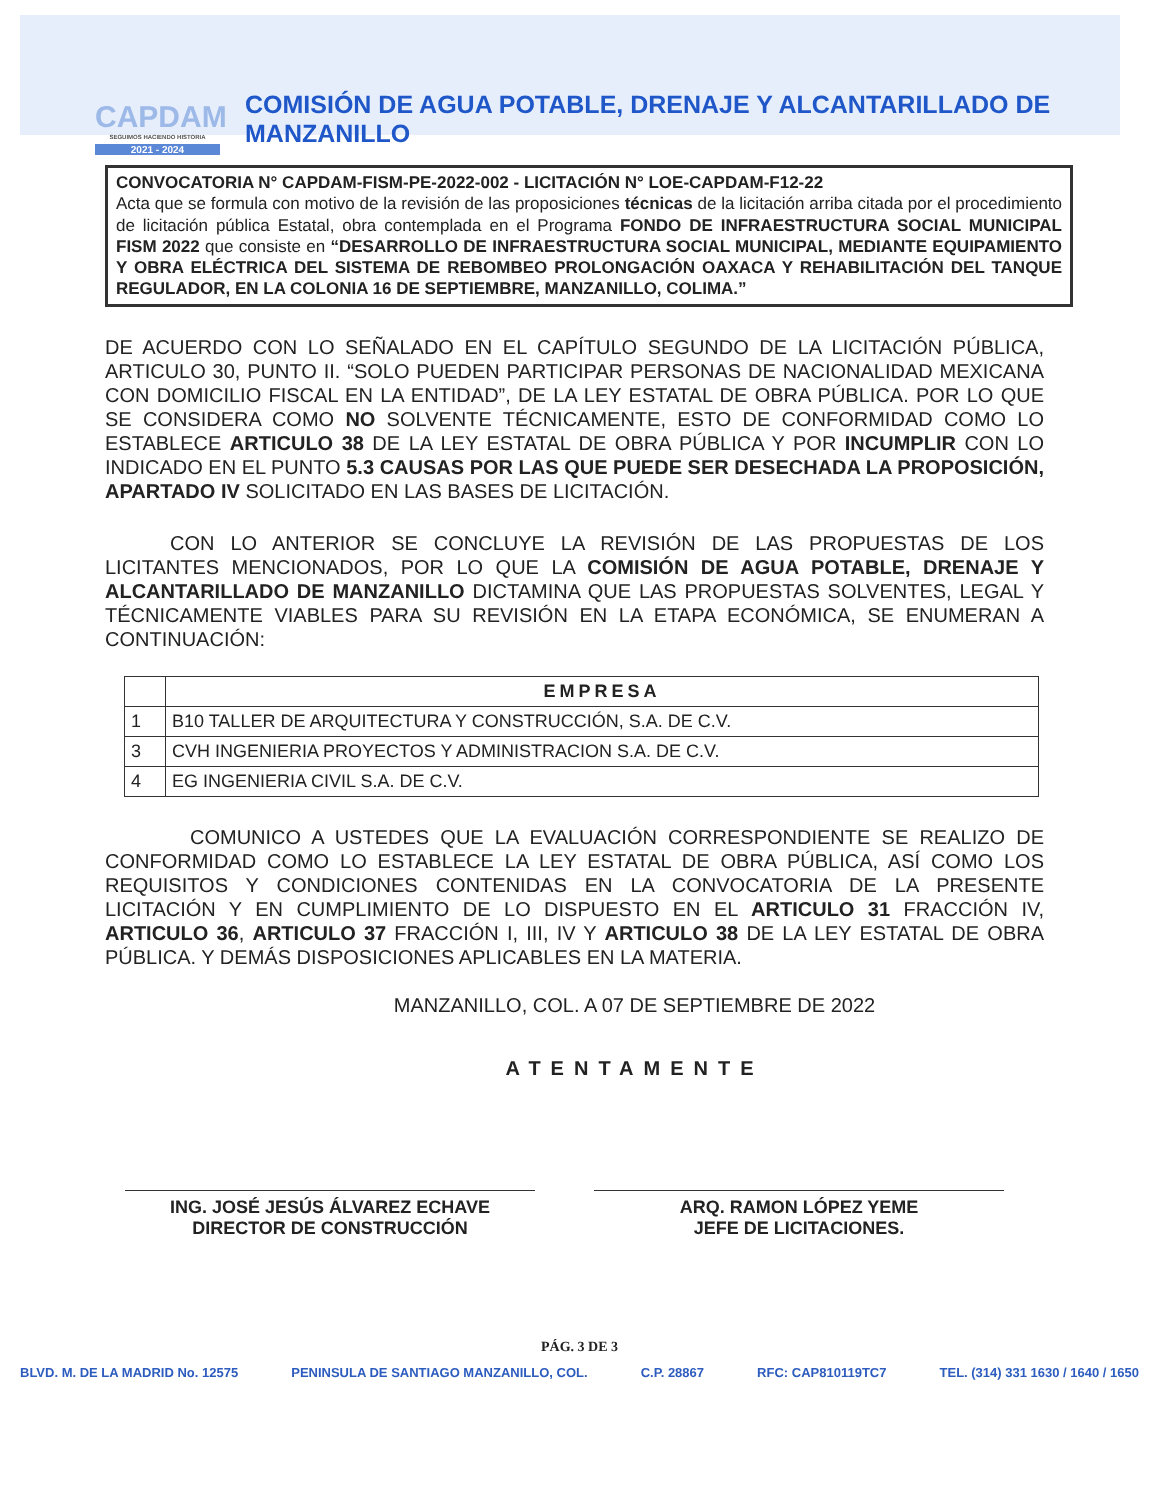CAPDAM
SEGUIMOS HACIENDO HISTORIA
2021 - 2024
COMISIÓN DE AGUA POTABLE, DRENAJE Y ALCANTARILLADO DE MANZANILLO
CONVOCATORIA N° CAPDAM-FISM-PE-2022-002 - LICITACIÓN N° LOE-CAPDAM-F12-22
Acta que se formula con motivo de la revisión de las proposiciones técnicas de la licitación arriba citada por el procedimiento de licitación pública Estatal, obra contemplada en el Programa FONDO DE INFRAESTRUCTURA SOCIAL MUNICIPAL FISM 2022 que consiste en “DESARROLLO DE INFRAESTRUCTURA SOCIAL MUNICIPAL, MEDIANTE EQUIPAMIENTO Y OBRA ELÉCTRICA DEL SISTEMA DE REBOMBEO PROLONGACIÓN OAXACA Y REHABILITACIÓN DEL TANQUE REGULADOR, EN LA COLONIA 16 DE SEPTIEMBRE, MANZANILLO, COLIMA.”
DE ACUERDO CON LO SEÑALADO EN EL CAPÍTULO SEGUNDO DE LA LICITACIÓN PÚBLICA, ARTICULO 30, PUNTO II. “SOLO PUEDEN PARTICIPAR PERSONAS DE NACIONALIDAD MEXICANA CON DOMICILIO FISCAL EN LA ENTIDAD”, DE LA LEY ESTATAL DE OBRA PÚBLICA. POR LO QUE SE CONSIDERA COMO NO SOLVENTE TÉCNICAMENTE, ESTO DE CONFORMIDAD COMO LO ESTABLECE ARTICULO 38 DE LA LEY ESTATAL DE OBRA PÚBLICA Y POR INCUMPLIR CON LO INDICADO EN EL PUNTO 5.3 CAUSAS POR LAS QUE PUEDE SER DESECHADA LA PROPOSICIÓN, APARTADO IV SOLICITADO EN LAS BASES DE LICITACIÓN.
CON LO ANTERIOR SE CONCLUYE LA REVISIÓN DE LAS PROPUESTAS DE LOS LICITANTES MENCIONADOS, POR LO QUE LA COMISIÓN DE AGUA POTABLE, DRENAJE Y ALCANTARILLADO DE MANZANILLO DICTAMINA QUE LAS PROPUESTAS SOLVENTES, LEGAL Y TÉCNICAMENTE VIABLES PARA SU REVISIÓN EN LA ETAPA ECONÓMICA, SE ENUMERAN A CONTINUACIÓN:
| | EMPRESA |
| --- | --- |
| 1 | B10 TALLER DE ARQUITECTURA Y CONSTRUCCIÓN, S.A. DE C.V. |
| 3 | CVH INGENIERIA PROYECTOS Y ADMINISTRACION S.A. DE C.V. |
| 4 | EG INGENIERIA CIVIL S.A. DE C.V. |
COMUNICO A USTEDES QUE LA EVALUACIÓN CORRESPONDIENTE SE REALIZO DE CONFORMIDAD COMO LO ESTABLECE LA LEY ESTATAL DE OBRA PÚBLICA, ASÍ COMO LOS REQUISITOS Y CONDICIONES CONTENIDAS EN LA CONVOCATORIA DE LA PRESENTE LICITACIÓN Y EN CUMPLIMIENTO DE LO DISPUESTO EN EL ARTICULO 31 FRACCIÓN IV, ARTICULO 36, ARTICULO 37 FRACCIÓN I, III, IV Y ARTICULO 38 DE LA LEY ESTATAL DE OBRA PÚBLICA. Y DEMÁS DISPOSICIONES APLICABLES EN LA MATERIA.
MANZANILLO, COL. A 07 DE SEPTIEMBRE DE 2022
ATENTAMENTE
ING. JOSÉ JESÚS ÁLVAREZ ECHAVE
DIRECTOR DE CONSTRUCCIÓN
ARQ. RAMON LÓPEZ YEME
JEFE DE LICITACIONES.
PÁG. 3 DE 3
BLVD. M. DE LA MADRID No. 12575 PENINSULA DE SANTIAGO MANZANILLO, COL. C.P. 28867 RFC: CAP810119TC7 TEL. (314) 331 1630 / 1640 / 1650